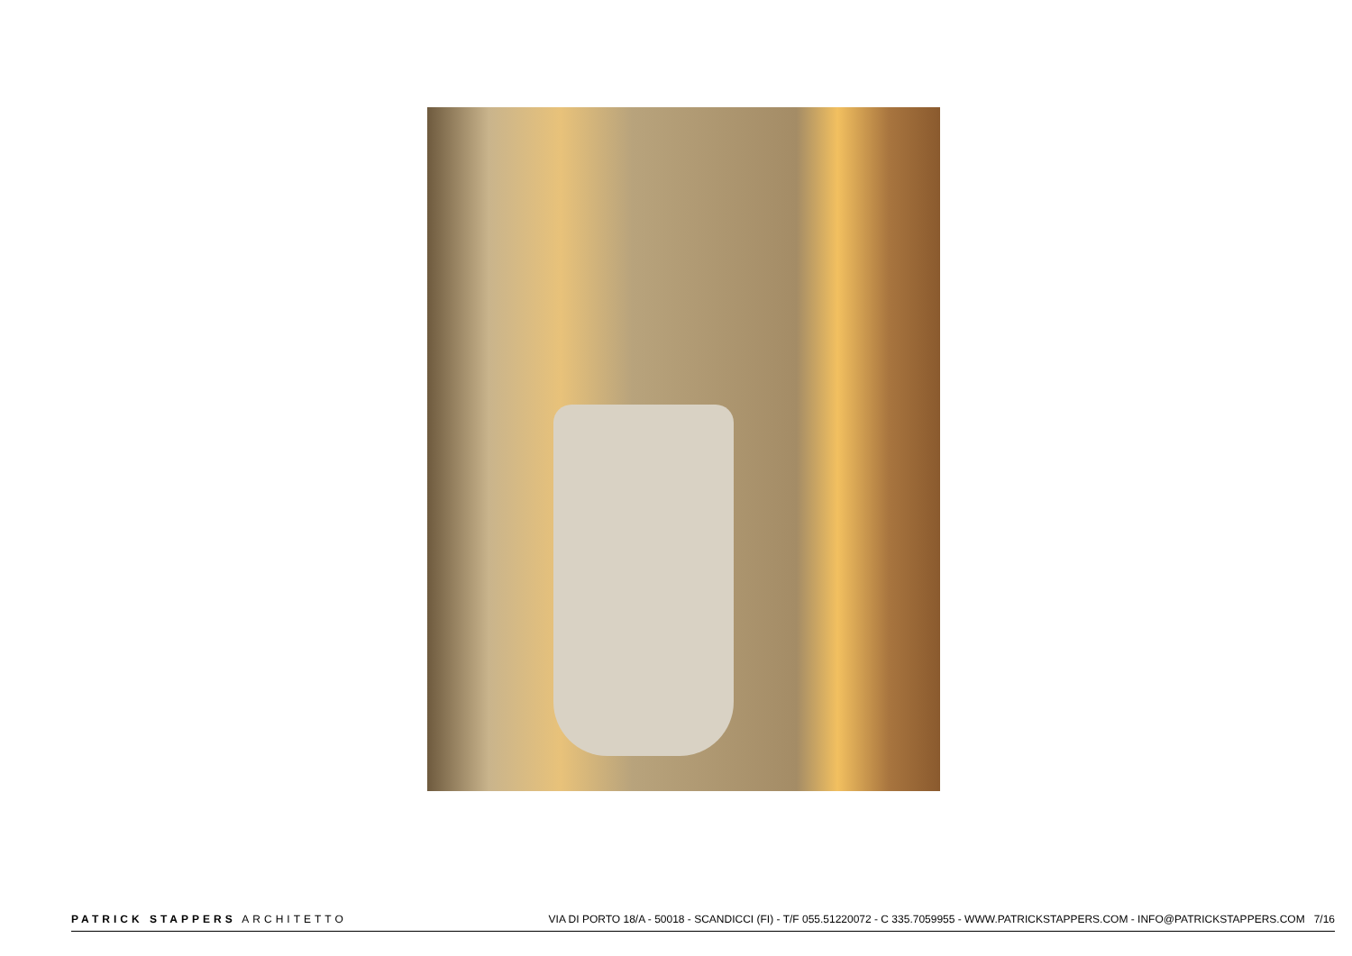PATRICK STAPPERS ARCHITETTO VIA DI PORTO 18/A - 50018 - SCANDICCI (FI) - T/F 055.51220072 - C 335.7059955 - WWW.PATRICKSTAPPERS.COM - INFO@PATRICKSTAPPERS.COM 7/16